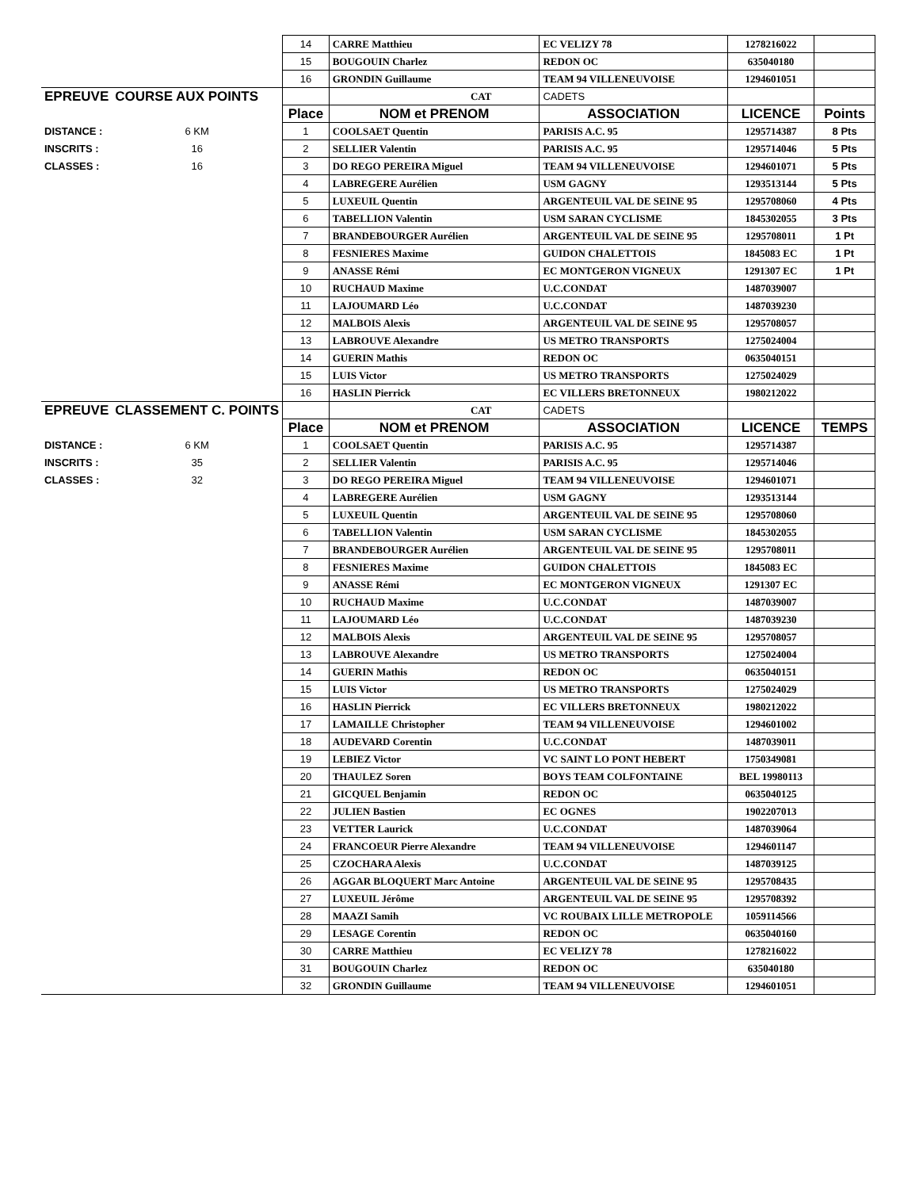| | | 14 | CARRE Matthieu | EC VELIZY 78 | 1278216022 | |
| | | 15 | BOUGOUIN Charlez | REDON OC | 635040180 | |
| | | 16 | GRONDIN Guillaume | TEAM 94 VILLENEUVOISE | 1294601051 | |
| EPREUVE | COURSE AUX POINTS | | CAT | CADETS | | |
| | | Place | NOM et PRENOM | ASSOCIATION | LICENCE | Points |
| DISTANCE : | 6 KM | 1 | COOLSAET Quentin | PARISIS A.C. 95 | 1295714387 | 8 Pts |
| INSCRITS : | 16 | 2 | SELLIER Valentin | PARISIS A.C. 95 | 1295714046 | 5 Pts |
| CLASSES : | 16 | 3 | DO REGO PEREIRA Miguel | TEAM 94 VILLENEUVOISE | 1294601071 | 5 Pts |
| | | 4 | LABREGERE Aurélien | USM GAGNY | 1293513144 | 5 Pts |
| | | 5 | LUXEUIL Quentin | ARGENTEUIL VAL DE SEINE 95 | 1295708060 | 4 Pts |
| | | 6 | TABELLION Valentin | USM SARAN CYCLISME | 1845302055 | 3 Pts |
| | | 7 | BRANDEBOURGER Aurélien | ARGENTEUIL VAL DE SEINE 95 | 1295708011 | 1 Pt |
| | | 8 | FESNIERES Maxime | GUIDON CHALETTOIS | 1845083 EC | 1 Pt |
| | | 9 | ANASSE Rémi | EC MONTGERON VIGNEUX | 1291307 EC | 1 Pt |
| | | 10 | RUCHAUD Maxime | U.C.CONDAT | 1487039007 | |
| | | 11 | LAJOUMARD Léo | U.C.CONDAT | 1487039230 | |
| | | 12 | MALBOIS Alexis | ARGENTEUIL VAL DE SEINE 95 | 1295708057 | |
| | | 13 | LABROUVE Alexandre | US METRO TRANSPORTS | 1275024004 | |
| | | 14 | GUERIN Mathis | REDON OC | 0635040151 | |
| | | 15 | LUIS Victor | US METRO TRANSPORTS | 1275024029 | |
| | | 16 | HASLIN Pierrick | EC VILLERS BRETONNEUX | 1980212022 | |
| EPREUVE | CLASSEMENT C. POINTS | | CAT | CADETS | | |
| | | Place | NOM et PRENOM | ASSOCIATION | LICENCE | TEMPS |
| DISTANCE : | 6 KM | 1 | COOLSAET Quentin | PARISIS A.C. 95 | 1295714387 | |
| INSCRITS : | 35 | 2 | SELLIER Valentin | PARISIS A.C. 95 | 1295714046 | |
| CLASSES : | 32 | 3 | DO REGO PEREIRA Miguel | TEAM 94 VILLENEUVOISE | 1294601071 | |
| | | 4 | LABREGERE Aurélien | USM GAGNY | 1293513144 | |
| | | 5 | LUXEUIL Quentin | ARGENTEUIL VAL DE SEINE 95 | 1295708060 | |
| | | 6 | TABELLION Valentin | USM SARAN CYCLISME | 1845302055 | |
| | | 7 | BRANDEBOURGER Aurélien | ARGENTEUIL VAL DE SEINE 95 | 1295708011 | |
| | | 8 | FESNIERES Maxime | GUIDON CHALETTOIS | 1845083 EC | |
| | | 9 | ANASSE Rémi | EC MONTGERON VIGNEUX | 1291307 EC | |
| | | 10 | RUCHAUD Maxime | U.C.CONDAT | 1487039007 | |
| | | 11 | LAJOUMARD Léo | U.C.CONDAT | 1487039230 | |
| | | 12 | MALBOIS Alexis | ARGENTEUIL VAL DE SEINE 95 | 1295708057 | |
| | | 13 | LABROUVE Alexandre | US METRO TRANSPORTS | 1275024004 | |
| | | 14 | GUERIN Mathis | REDON OC | 0635040151 | |
| | | 15 | LUIS Victor | US METRO TRANSPORTS | 1275024029 | |
| | | 16 | HASLIN Pierrick | EC VILLERS BRETONNEUX | 1980212022 | |
| | | 17 | LAMAILLE Christopher | TEAM 94 VILLENEUVOISE | 1294601002 | |
| | | 18 | AUDEVARD Corentin | U.C.CONDAT | 1487039011 | |
| | | 19 | LEBIEZ Victor | VC SAINT LO PONT HEBERT | 1750349081 | |
| | | 20 | THAULEZ Soren | BOYS TEAM COLFONTAINE | BEL 19980113 | |
| | | 21 | GICQUEL Benjamin | REDON OC | 0635040125 | |
| | | 22 | JULIEN Bastien | EC OGNES | 1902207013 | |
| | | 23 | VETTER Laurick | U.C.CONDAT | 1487039064 | |
| | | 24 | FRANCOEUR Pierre Alexandre | TEAM 94 VILLENEUVOISE | 1294601147 | |
| | | 25 | CZOCHARA Alexis | U.C.CONDAT | 1487039125 | |
| | | 26 | AGGAR BLOQUERT Marc Antoine | ARGENTEUIL VAL DE SEINE 95 | 1295708435 | |
| | | 27 | LUXEUIL Jérôme | ARGENTEUIL VAL DE SEINE 95 | 1295708392 | |
| | | 28 | MAAZI Samih | VC ROUBAIX LILLE METROPOLE | 1059114566 | |
| | | 29 | LESAGE Corentin | REDON OC | 0635040160 | |
| | | 30 | CARRE Matthieu | EC VELIZY 78 | 1278216022 | |
| | | 31 | BOUGOUIN Charlez | REDON OC | 635040180 | |
| | | 32 | GRONDIN Guillaume | TEAM 94 VILLENEUVOISE | 1294601051 | |